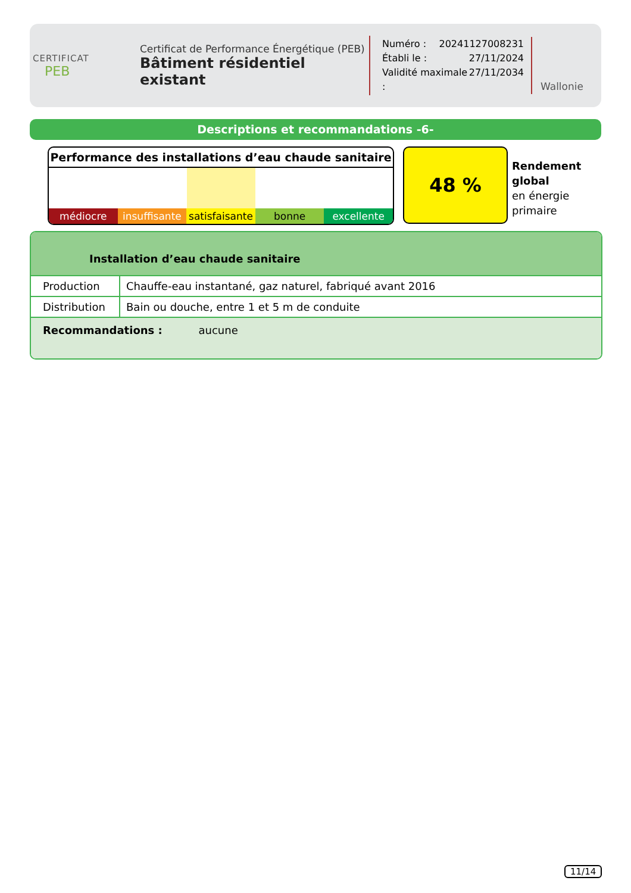CERTIFICAT
PEB
Certificat de Performance Énergétique (PEB)
Bâtiment résidentiel existant
Numéro : 20241127008231
Établi le : 27/11/2024
Validité maximale : 27/11/2034
Wallonie
Descriptions et recommandations -6-
Performance des installations d’eau chaude sanitaire
médiocre insuffisante satisfaisante bonne excellente
48 %
Rendement
global
en énergie
primaire
Installation d’eau chaude sanitaire
| Production | Chauffe-eau instantané, gaz naturel, fabriqué avant 2016 |
| Distribution | Bain ou douche, entre 1 et 5 m de conduite |
Recommandations : aucune
11/14